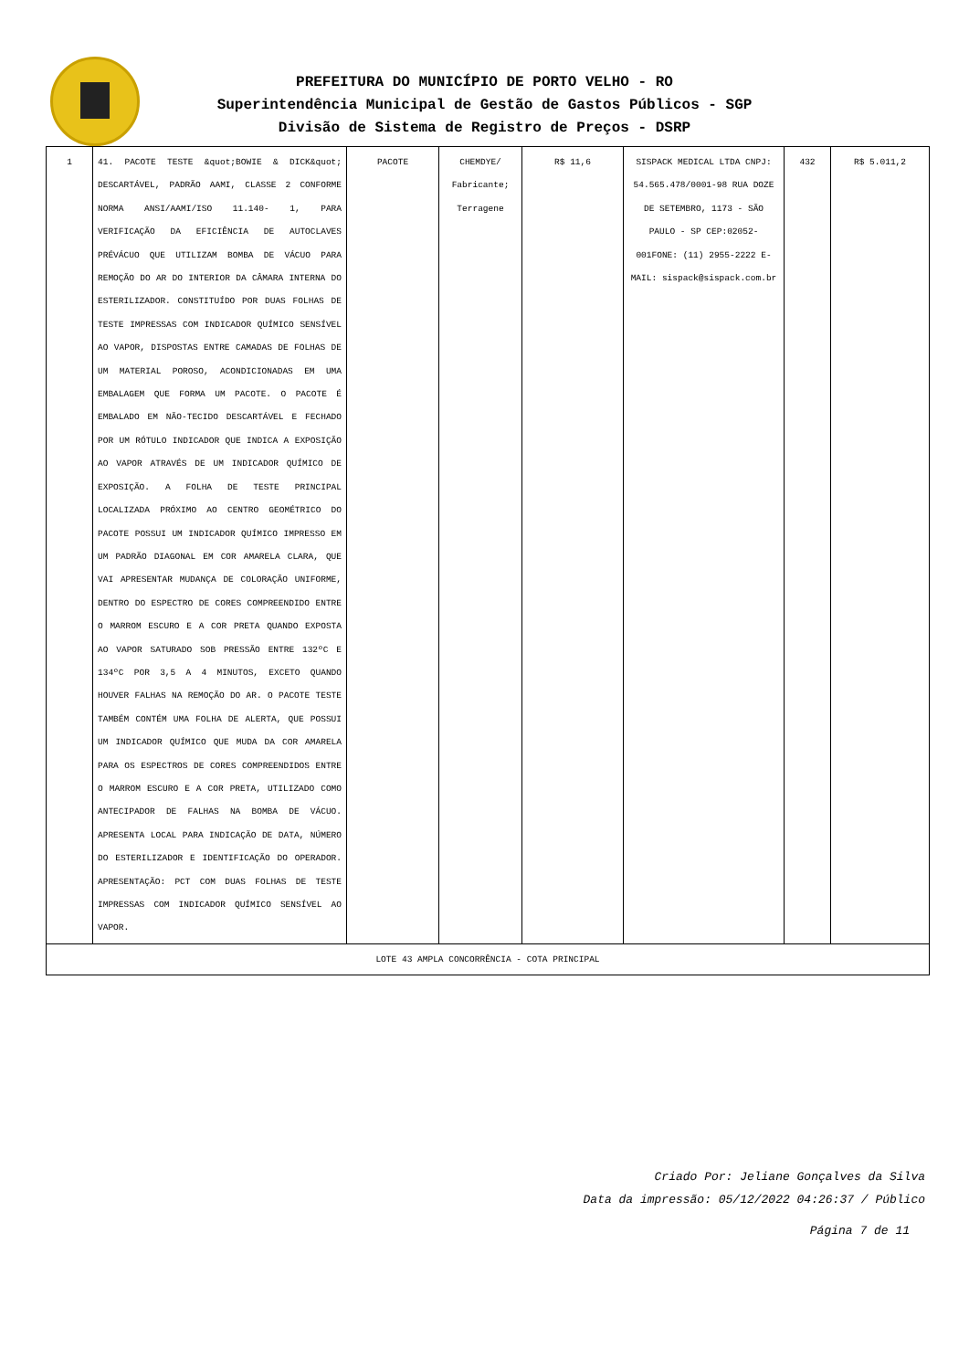PREFEITURA DO MUNICÍPIO DE PORTO VELHO - RO
Superintendência Municipal de Gestão de Gastos Públicos - SGP
Divisão de Sistema de Registro de Preços - DSRP
| 1 | 41. PACOTE TESTE &quot;BOWIE & DICK&quot; DESCARTÁVEL, PADRÃO AAMI, CLASSE 2 CONFORME NORMA ANSI/AAMI/ISO 11.140- 1, PARA VERIFICAÇÃO DA EFICIÊNCIA DE AUTOCLAVES PRÉVÁCUO QUE UTILIZAM BOMBA DE VÁCUO PARA REMOÇÃO DO AR DO INTERIOR DA CÂMARA INTERNA DO ESTERILIZADOR. CONSTITUÍDO POR DUAS FOLHAS DE TESTE IMPRESSAS COM INDICADOR QUÍMICO SENSÍVEL AO VAPOR, DISPOSTAS ENTRE CAMADAS DE FOLHAS DE UM MATERIAL POROSO, ACONDICIONADAS EM UMA EMBALAGEM QUE FORMA UM PACOTE. O PACOTE É EMBALADO EM NÃO-TECIDO DESCARTÁVEL E FECHADO POR UM RÓTULO INDICADOR QUE INDICA A EXPOSIÇÃO AO VAPOR ATRAVÉS DE UM INDICADOR QUÍMICO DE EXPOSIÇÃO. A FOLHA DE TESTE PRINCIPAL LOCALIZADA PRÓXIMO AO CENTRO GEOMÉTRICO DO PACOTE POSSUI UM INDICADOR QUÍMICO IMPRESSO EM UM PADRÃO DIAGONAL EM COR AMARELA CLARA, QUE VAI APRESENTAR MUDANÇA DE COLORAÇÃO UNIFORME, DENTRO DO ESPECTRO DE CORES COMPREENDIDO ENTRE O MARROM ESCURO E A COR PRETA QUANDO EXPOSTA AO VAPOR SATURADO SOB PRESSÃO ENTRE 132ºC E 134ºC POR 3,5 A 4 MINUTOS, EXCETO QUANDO HOUVER FALHAS NA REMOÇÃO DO AR. O PACOTE TESTE TAMBÉM CONTÉM UMA FOLHA DE ALERTA, QUE POSSUI UM INDICADOR QUÍMICO QUE MUDA DA COR AMARELA PARA OS ESPECTROS DE CORES COMPREENDIDOS ENTRE O MARROM ESCURO E A COR PRETA, UTILIZADO COMO ANTECIPADOR DE FALHAS NA BOMBA DE VÁCUO. APRESENTA LOCAL PARA INDICAÇÃO DE DATA, NÚMERO DO ESTERILIZADOR E IDENTIFICAÇÃO DO OPERADOR. APRESENTAÇÃO: PCT COM DUAS FOLHAS DE TESTE IMPRESSAS COM INDICADOR QUÍMICO SENSÍVEL AO VAPOR. | PACOTE | CHEMDYE/ Fabricante; Terragene | R$ 11,6 | SISPACK MEDICAL LTDA CNPJ: 54.565.478/0001-98 RUA DOZE DE SETEMBRO, 1173 - SÃO PAULO - SP CEP:02052-001FONE: (11) 2955-2222 E-MAIL: sispack@sispack.com.br | 432 | R$ 5.011,2 |
| LOTE 43 AMPLA CONCORRÊNCIA - COTA PRINCIPAL | | | | | | | |
Criado Por: Jeliane Gonçalves da Silva
Data da impressão: 05/12/2022 04:26:37 / Público
Página 7 de 11